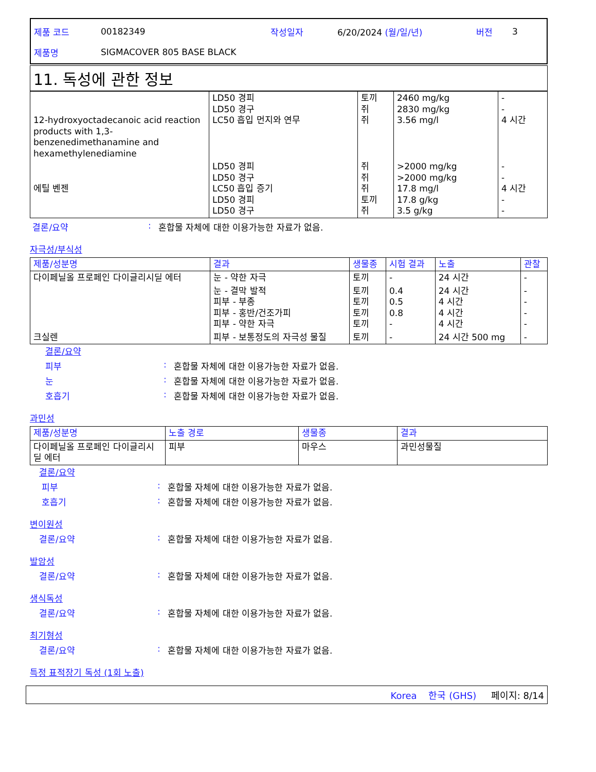제품 코드 00182349 작성일자 6/20/2024 (월/일/년) 버전 3
제품명 SIGMACOVER 805 BASE BLACK
11. 독성에 관한 정보
| 12-hydroxyoctadecanoic acid reaction products with 1,3-benzenedimethanamine and hexamethylenediamine | LD50 경피 LD50 경구 LC50 흡입 먼지와 연무 | 토끼 쥐 쥐 | 2460 mg/kg 2830 mg/kg 3.56 mg/l | - - 4 시간 |
| 에틸 벤젠 | LD50 경피 LD50 경구 LC50 흡입 증기 LD50 경피 LD50 경구 | 쥐 쥐 쥐 토끼 쥐 | >2000 mg/kg >2000 mg/kg 17.8 mg/l 17.8 g/kg 3.5 g/kg | - - 4 시간 - - |
결론/요약: 혼합물 자체에 대한 이용가능한 자료가 없음.
자극성/부식성
| 제품/성분명 | 결과 | 생물종 | 시험 결과 | 노출 | 관찰 |
| --- | --- | --- | --- | --- | --- |
| 다이페닐올 프로페인 다이글리시딜 에터 | 눈 - 약한 자극 | 토끼 | - | 24 시간 | - |
| | 눈 - 결막 발적 피부 - 부종 피부 - 홍반/건조가피 피부 - 약한 자극 | 토끼 토끼 토끼 토끼 | 0.4 0.5 0.8 - | 24 시간 4 시간 4 시간 4 시간 | - - - - |
| 크실렌 | 피부 - 보통정도의 자극성 물질 | 토끼 | - | 24 시간 500 mg | - |
결론/요약
피부: 혼합물 자체에 대한 이용가능한 자료가 없음.
눈: 혼합물 자체에 대한 이용가능한 자료가 없음.
호흡기: 혼합물 자체에 대한 이용가능한 자료가 없음.
과민성
| 제품/성분명 | 노출 경로 | 생물종 | 결과 |
| --- | --- | --- | --- |
| 다이페닐올 프로페인 다이글리시딜 에터 | 피부 | 마우스 | 과민성물질 |
결론/요약
피부: 혼합물 자체에 대한 이용가능한 자료가 없음.
호흡기: 혼합물 자체에 대한 이용가능한 자료가 없음.
변이원성
결론/요약: 혼합물 자체에 대한 이용가능한 자료가 없음.
발암성
결론/요약: 혼합물 자체에 대한 이용가능한 자료가 없음.
생식독성
결론/요약: 혼합물 자체에 대한 이용가능한 자료가 없음.
최기형성
결론/요약: 혼합물 자체에 대한 이용가능한 자료가 없음.
특정 표적장기 독성 (1회 노출)
Korea 한국 (GHS) 페이지: 8/14